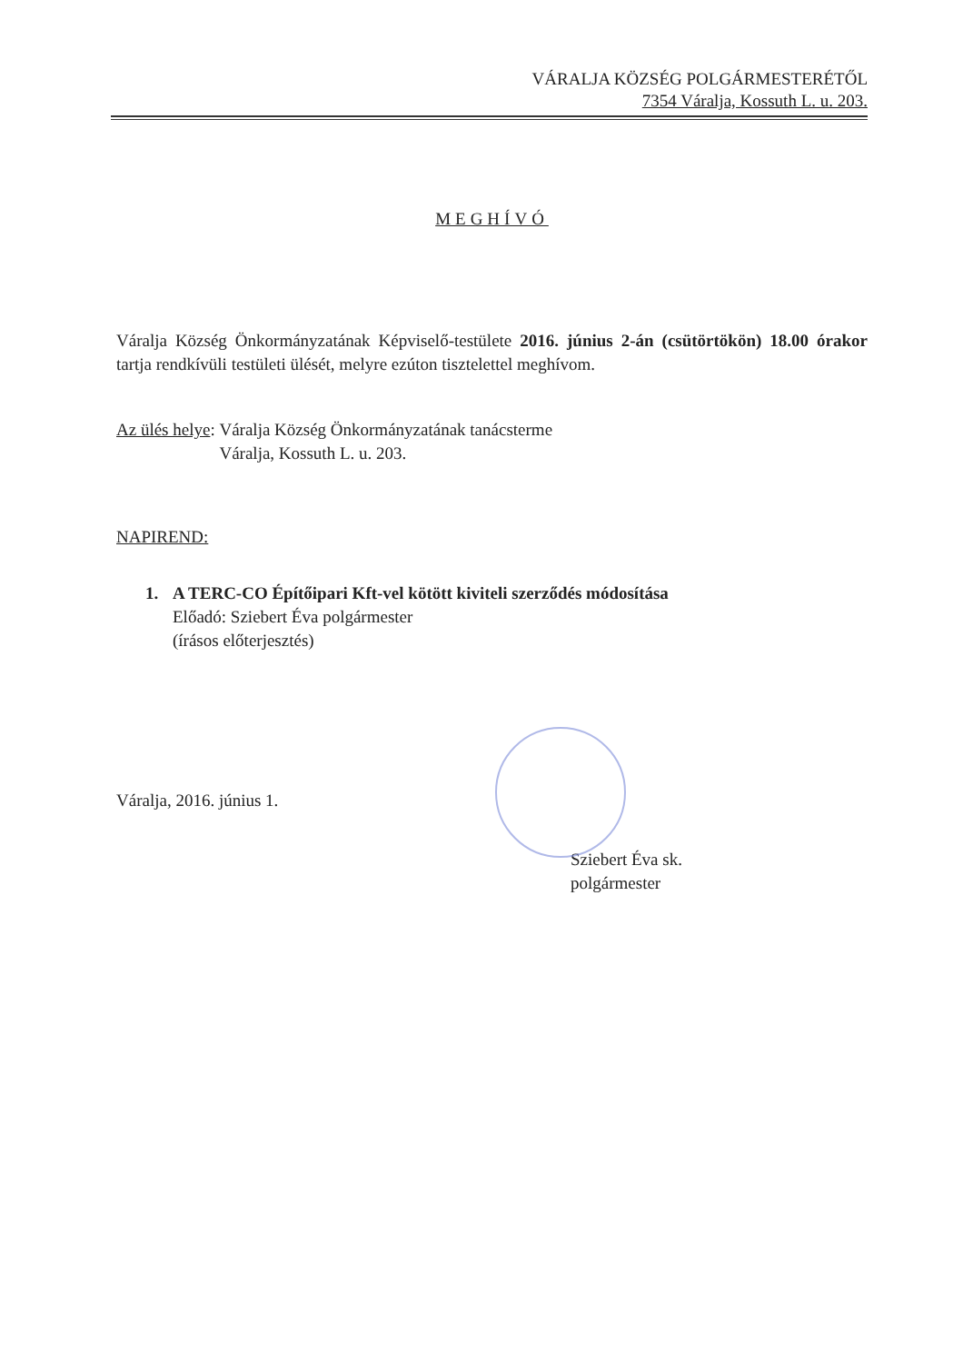VÁRALJA KÖZSÉG POLGÁRMESTERÉTŐL
7354 Váralja, Kossuth L. u. 203.
MEGHÍVÓ
Váralja Község Önkormányzatának Képviselő-testülete 2016. június 2-án (csütörtökön) 18.00 órakor tartja rendkívüli testületi ülését, melyre ezúton tisztelettel meghívom.
Az ülés helye: Váralja Község Önkormányzatának tanácsterme
Váralja, Kossuth L. u. 203.
NAPIREND:
1. A TERC-CO Építőipari Kft-vel kötött kiviteli szerződés módosítása
Előadó: Sziebert Éva polgármester
(írásos előterjesztés)
Váralja, 2016. június 1.
Sziebert Éva sk.
polgármester